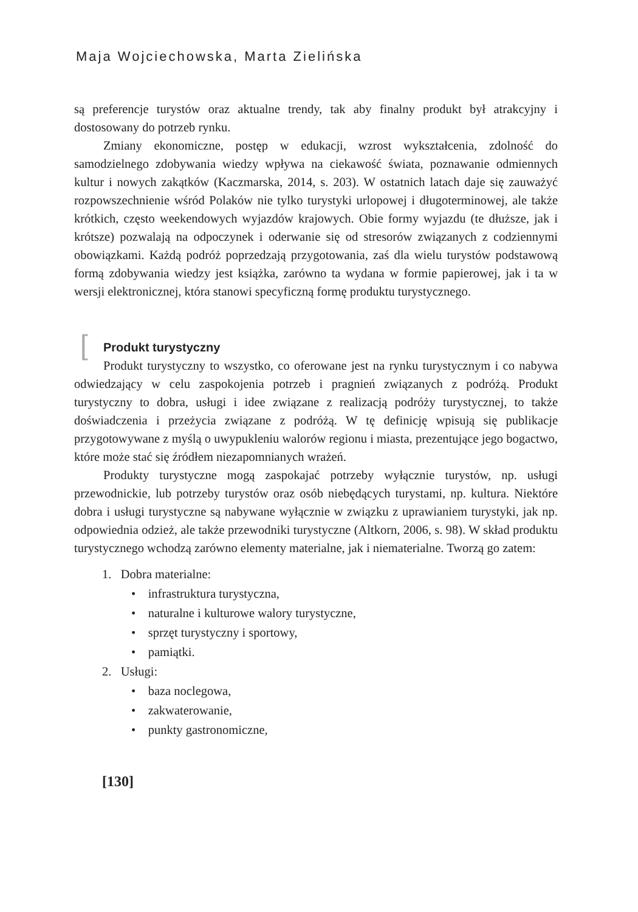Maja Wojciechowska, Marta Zielińska
są preferencje turystów oraz aktualne trendy, tak aby finalny produkt był atrakcyjny i dostosowany do potrzeb rynku.
Zmiany ekonomiczne, postęp w edukacji, wzrost wykształcenia, zdolność do samodzielnego zdobywania wiedzy wpływa na ciekawość świata, poznawanie odmiennych kultur i nowych zakątków (Kaczmarska, 2014, s. 203). W ostatnich latach daje się zauważyć rozpowszechnienie wśród Polaków nie tylko turystyki urlopowej i długoterminowej, ale także krótkich, często weekendowych wyjazdów krajowych. Obie formy wyjazdu (te dłuższe, jak i krótsze) pozwalają na odpoczynek i oderwanie się od stresorów związanych z codziennymi obowiązkami. Każdą podróż poprzedzają przygotowania, zaś dla wielu turystów podstawową formą zdobywania wiedzy jest książka, zarówno ta wydana w formie papierowej, jak i ta w wersji elektronicznej, która stanowi specyficzną formę produktu turystycznego.
[Produkt turystyczny
Produkt turystyczny to wszystko, co oferowane jest na rynku turystycznym i co nabywa odwiedzający w celu zaspokojenia potrzeb i pragnień związanych z podróżą. Produkt turystyczny to dobra, usługi i idee związane z realizacją podróży turystycznej, to także doświadczenia i przeżycia związane z podróżą. W tę definicję wpisują się publikacje przygotowywane z myślą o uwypukleniu walorów regionu i miasta, prezentujące jego bogactwo, które może stać się źródłem niezapomnianych wrażeń.
Produkty turystyczne mogą zaspokajać potrzeby wyłącznie turystów, np. usługi przewodnickie, lub potrzeby turystów oraz osób niebędących turystami, np. kultura. Niektóre dobra i usługi turystyczne są nabywane wyłącznie w związku z uprawianiem turystyki, jak np. odpowiednia odzież, ale także przewodniki turystyczne (Altkorn, 2006, s. 98). W skład produktu turystycznego wchodzą zarówno elementy materialne, jak i niematerialne. Tworzą go zatem:
1. Dobra materialne:
• infrastruktura turystyczna,
• naturalne i kulturowe walory turystyczne,
• sprzęt turystyczny i sportowy,
• pamiątki.
2. Usługi:
• baza noclegowa,
• zakwaterowanie,
• punkty gastronomiczne,
[130]